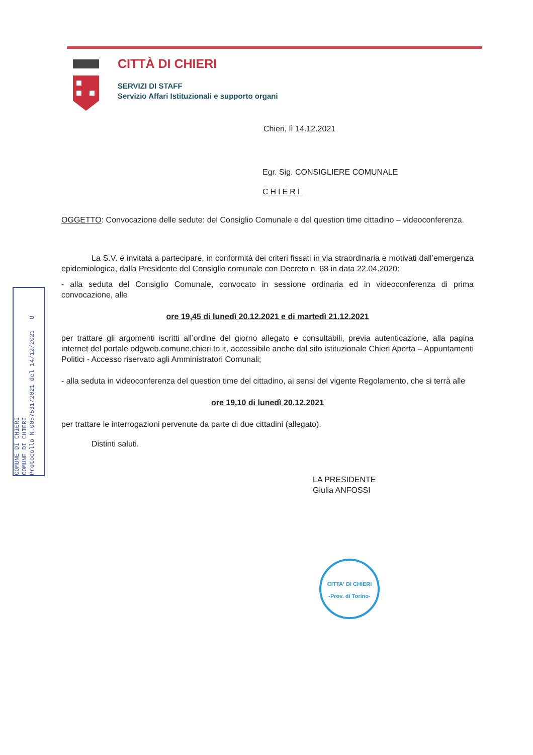CITTÀ DI CHIERI
SERVIZI DI STAFF
Servizio Affari Istituzionali e supporto organi
COMUNE DI CHIERI
COMUNE DI CHIERI
Protocollo N.0057531/2021 del 14/12/2021 U
Chieri, lì 14.12.2021
Egr. Sig. CONSIGLIERE COMUNALE
CHIERI
OGGETTO: Convocazione delle sedute: del Consiglio Comunale e del question time cittadino – videoconferenza.
La S.V. è invitata a partecipare, in conformità dei criteri fissati in via straordinaria e motivati dall’emergenza epidemiologica, dalla Presidente del Consiglio comunale con Decreto n. 68 in data 22.04.2020:
- alla seduta del Consiglio Comunale, convocato in sessione ordinaria ed in videoconferenza di prima convocazione, alle
ore 19,45 di lunedì 20.12.2021 e di martedì 21.12.2021
per trattare gli argomenti iscritti all’ordine del giorno allegato e consultabili, previa autenticazione, alla pagina internet del portale odgweb.comune.chieri.to.it, accessibile anche dal sito istituzionale Chieri Aperta – Appuntamenti Politici - Accesso riservato agli Amministratori Comunali;
- alla seduta in videoconferenza del question time del cittadino, ai sensi del vigente Regolamento, che si terrà alle
ore 19,10 di lunedì 20.12.2021
per trattare le interrogazioni pervenute da parte di due cittadini (allegato).
Distinti saluti.
LA PRESIDENTE
Giulia ANFOSSI
CITTA' DI CHIERI
-Prov. di Torino-